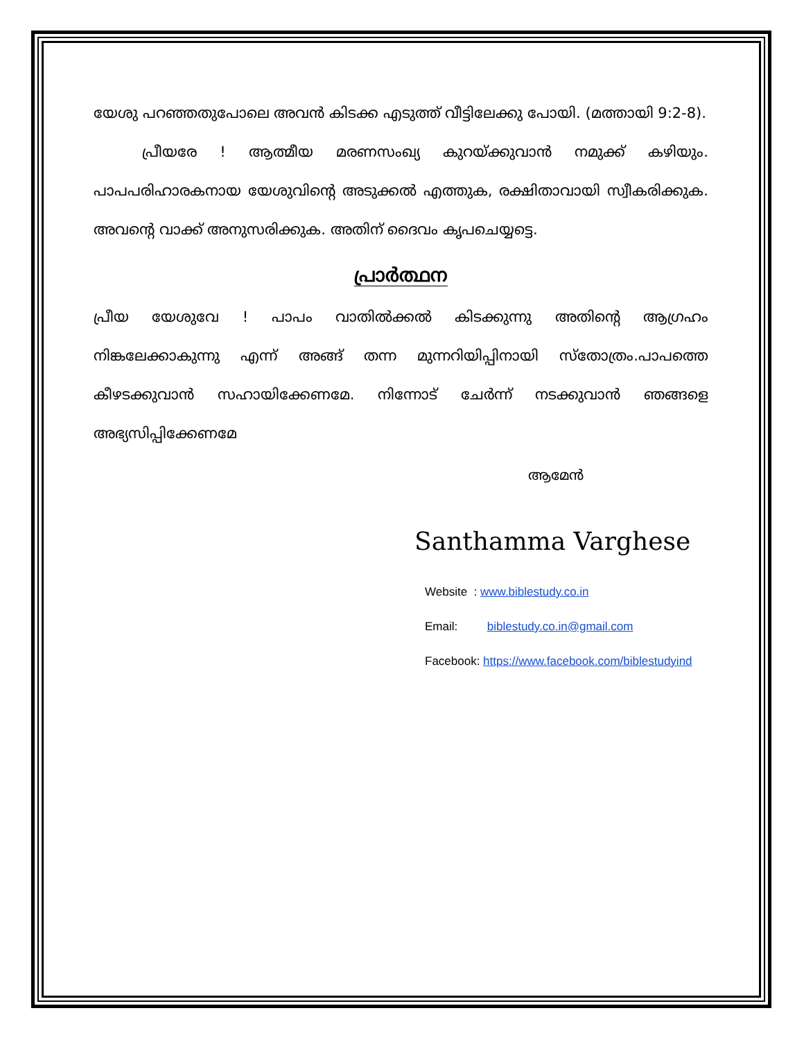യേശു പറഞ്ഞതുപോലെ അവൻ കിടക്ക എടുത്ത് വീട്ടിലേക്കു പോയി. (മത്തായി 9:2-8).
പ്രീയരേ ! ആത്മീയ മരണസംഖ്യ കുറയ്ക്കുവാൻ നമുക്ക് കഴിയും. പാപപരിഹാരകനായ യേശുവിന്റെ അടുക്കൽ എത്തുക, രക്ഷിതാവായി സ്വീകരിക്കുക. അവന്റെ വാക്ക് അനുസരിക്കുക. അതിന് ദൈവം കൃപചെയ്യട്ടെ.
പ്രാർത്ഥന
പ്രീയ യേശുവേ ! പാപം വാതിൽക്കൽ കിടക്കുന്നു അതിന്റെ ആഗ്രഹം നിങ്കലേക്കാകുന്നു എന്ന് അങ്ങ് തന്ന മുന്നറിയിപ്പിനായി സ്തോത്രം.പാപത്തെ കീഴടക്കുവാൻ സഹായിക്കേണമേ. നിന്നോട് ചേർന്ന് നടക്കുവാൻ ഞങ്ങളെ അഭ്യസിപ്പിക്കേണമേ
ആമേൻ
Santhamma Varghese
Website : www.biblestudy.co.in
Email: biblestudy.co.in@gmail.com
Facebook: https://www.facebook.com/biblestudyind